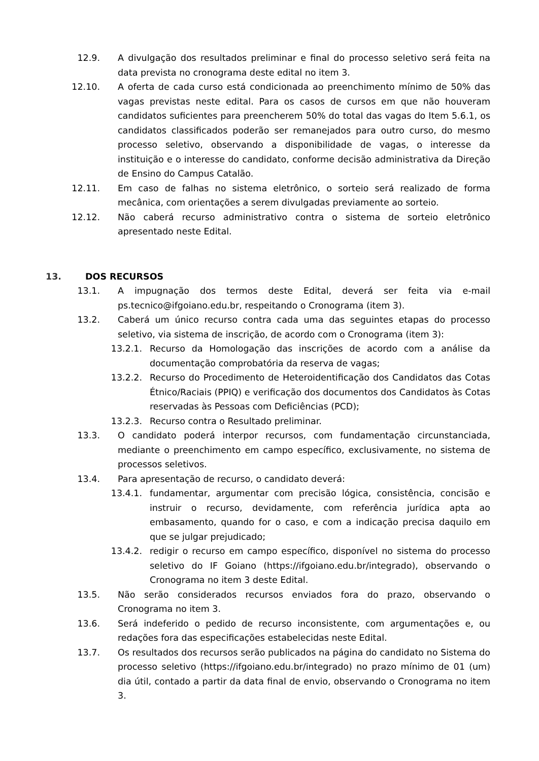12.9. A divulgação dos resultados preliminar e final do processo seletivo será feita na data prevista no cronograma deste edital no item 3.
12.10. A oferta de cada curso está condicionada ao preenchimento mínimo de 50% das vagas previstas neste edital. Para os casos de cursos em que não houveram candidatos suficientes para preencherem 50% do total das vagas do Item 5.6.1, os candidatos classificados poderão ser remanejados para outro curso, do mesmo processo seletivo, observando a disponibilidade de vagas, o interesse da instituição e o interesse do candidato, conforme decisão administrativa da Direção de Ensino do Campus Catalão.
12.11. Em caso de falhas no sistema eletrônico, o sorteio será realizado de forma mecânica, com orientações a serem divulgadas previamente ao sorteio.
12.12. Não caberá recurso administrativo contra o sistema de sorteio eletrônico apresentado neste Edital.
13. DOS RECURSOS
13.1. A impugnação dos termos deste Edital, deverá ser feita via e-mail ps.tecnico@ifgoiano.edu.br, respeitando o Cronograma (item 3).
13.2. Caberá um único recurso contra cada uma das seguintes etapas do processo seletivo, via sistema de inscrição, de acordo com o Cronograma (item 3):
13.2.1. Recurso da Homologação das inscrições de acordo com a análise da documentação comprobatória da reserva de vagas;
13.2.2. Recurso do Procedimento de Heteroidentificação dos Candidatos das Cotas Étnico/Raciais (PPIQ) e verificação dos documentos dos Candidatos às Cotas reservadas às Pessoas com Deficiências (PCD);
13.2.3. Recurso contra o Resultado preliminar.
13.3. O candidato poderá interpor recursos, com fundamentação circunstanciada, mediante o preenchimento em campo específico, exclusivamente, no sistema de processos seletivos.
13.4. Para apresentação de recurso, o candidato deverá:
13.4.1. fundamentar, argumentar com precisão lógica, consistência, concisão e instruir o recurso, devidamente, com referência jurídica apta ao embasamento, quando for o caso, e com a indicação precisa daquilo em que se julgar prejudicado;
13.4.2. redigir o recurso em campo específico, disponível no sistema do processo seletivo do IF Goiano (https://ifgoiano.edu.br/integrado), observando o Cronograma no item 3 deste Edital.
13.5. Não serão considerados recursos enviados fora do prazo, observando o Cronograma no item 3.
13.6. Será indeferido o pedido de recurso inconsistente, com argumentações e, ou redações fora das especificações estabelecidas neste Edital.
13.7. Os resultados dos recursos serão publicados na página do candidato no Sistema do processo seletivo (https://ifgoiano.edu.br/integrado) no prazo mínimo de 01 (um) dia útil, contado a partir da data final de envio, observando o Cronograma no item 3.